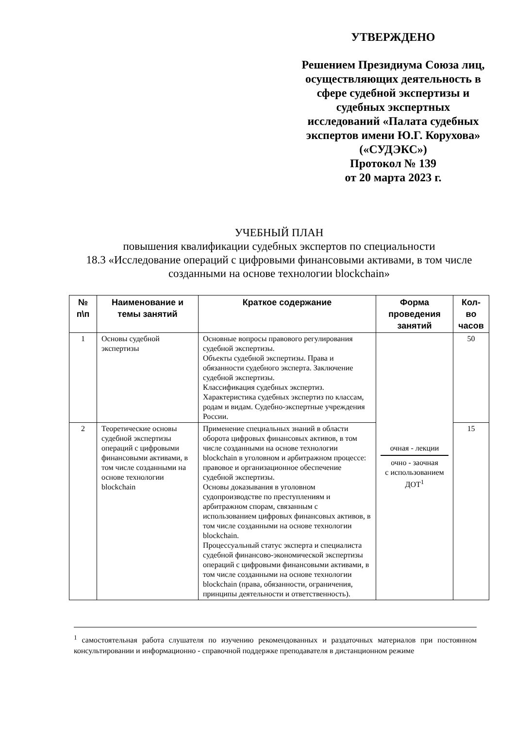УТВЕРЖДЕНО
Решением Президиума Союза лиц, осуществляющих деятельность в сфере судебной экспертизы и судебных экспертных исследований «Палата судебных экспертов имени Ю.Г. Корухова» («СУДЭКС»)
Протокол № 139
от 20 марта 2023 г.
УЧЕБНЫЙ ПЛАН
повышения квалификации судебных экспертов по специальности
18.3 «Исследование операций с цифровыми финансовыми активами, в том числе созданными на основе технологии blockchain»
| № п\п | Наименование и темы занятий | Краткое содержание | Форма проведения занятий | Кол-во часов |
| --- | --- | --- | --- | --- |
| 1 | Основы судебной экспертизы | Основные вопросы правового регулирования судебной экспертизы. Объекты судебной экспертизы. Права и обязанности судебного эксперта. Заключение судебной экспертизы. Классификация судебных экспертиз. Характеристика судебных экспертиз по классам, родам и видам. Судебно-экспертные учреждения России. | очная - лекции очно - заочная с использованием ДОТ<sup>1</sup> | 50 |
| 2 | Теоретические основы судебной экспертизы операций с цифровыми финансовыми активами, в том числе созданными на основе технологии blockchain | Применение специальных знаний в области оборота цифровых финансовых активов, в том числе созданными на основе технологии blockchain в уголовном и арбитражном процессе: правовое и организационное обеспечение судебной экспертизы. Основы доказывания в уголовном судопроизводстве по преступлениям и арбитражном спорам, связанным с использованием цифровых финансовых активов, в том числе созданными на основе технологии blockchain. Процессуальный статус эксперта и специалиста судебной финансово-экономической экспертизы операций с цифровыми финансовыми активами, в том числе созданными на основе технологии blockchain (права, обязанности, ограничения, принципы деятельности и ответственность). | | 15 |
<sup>1</sup> самостоятельная работа слушателя по изучению рекомендованных и раздаточных материалов при постоянном консультировании и информационно - справочной поддержке преподавателя в дистанционном режиме